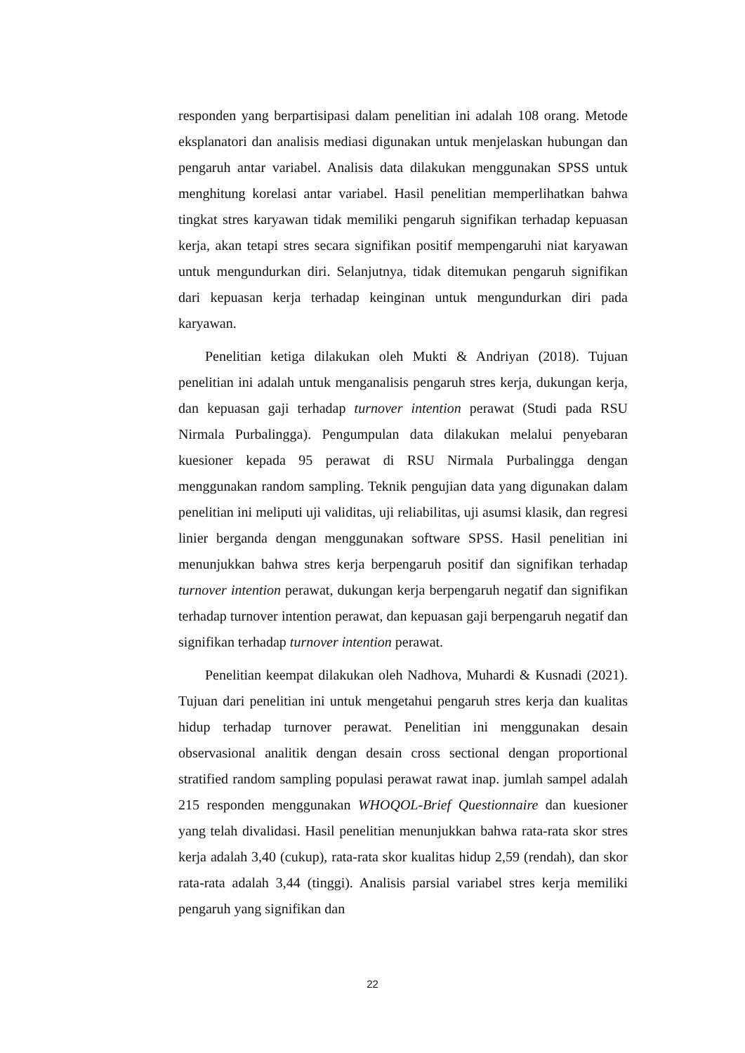responden yang berpartisipasi dalam penelitian ini adalah 108 orang. Metode eksplanatori dan analisis mediasi digunakan untuk menjelaskan hubungan dan pengaruh antar variabel. Analisis data dilakukan menggunakan SPSS untuk menghitung korelasi antar variabel. Hasil penelitian memperlihatkan bahwa tingkat stres karyawan tidak memiliki pengaruh signifikan terhadap kepuasan kerja, akan tetapi stres secara signifikan positif mempengaruhi niat karyawan untuk mengundurkan diri. Selanjutnya, tidak ditemukan pengaruh signifikan dari kepuasan kerja terhadap keinginan untuk mengundurkan diri pada karyawan.
Penelitian ketiga dilakukan oleh Mukti & Andriyan (2018). Tujuan penelitian ini adalah untuk menganalisis pengaruh stres kerja, dukungan kerja, dan kepuasan gaji terhadap turnover intention perawat (Studi pada RSU Nirmala Purbalingga). Pengumpulan data dilakukan melalui penyebaran kuesioner kepada 95 perawat di RSU Nirmala Purbalingga dengan menggunakan random sampling. Teknik pengujian data yang digunakan dalam penelitian ini meliputi uji validitas, uji reliabilitas, uji asumsi klasik, dan regresi linier berganda dengan menggunakan software SPSS. Hasil penelitian ini menunjukkan bahwa stres kerja berpengaruh positif dan signifikan terhadap turnover intention perawat, dukungan kerja berpengaruh negatif dan signifikan terhadap turnover intention perawat, dan kepuasan gaji berpengaruh negatif dan signifikan terhadap turnover intention perawat.
Penelitian keempat dilakukan oleh Nadhova, Muhardi & Kusnadi (2021). Tujuan dari penelitian ini untuk mengetahui pengaruh stres kerja dan kualitas hidup terhadap turnover perawat. Penelitian ini menggunakan desain observasional analitik dengan desain cross sectional dengan proportional stratified random sampling populasi perawat rawat inap. jumlah sampel adalah 215 responden menggunakan WHOQOL-Brief Questionnaire dan kuesioner yang telah divalidasi. Hasil penelitian menunjukkan bahwa rata-rata skor stres kerja adalah 3,40 (cukup), rata-rata skor kualitas hidup 2,59 (rendah), dan skor rata-rata adalah 3,44 (tinggi). Analisis parsial variabel stres kerja memiliki pengaruh yang signifikan dan
22